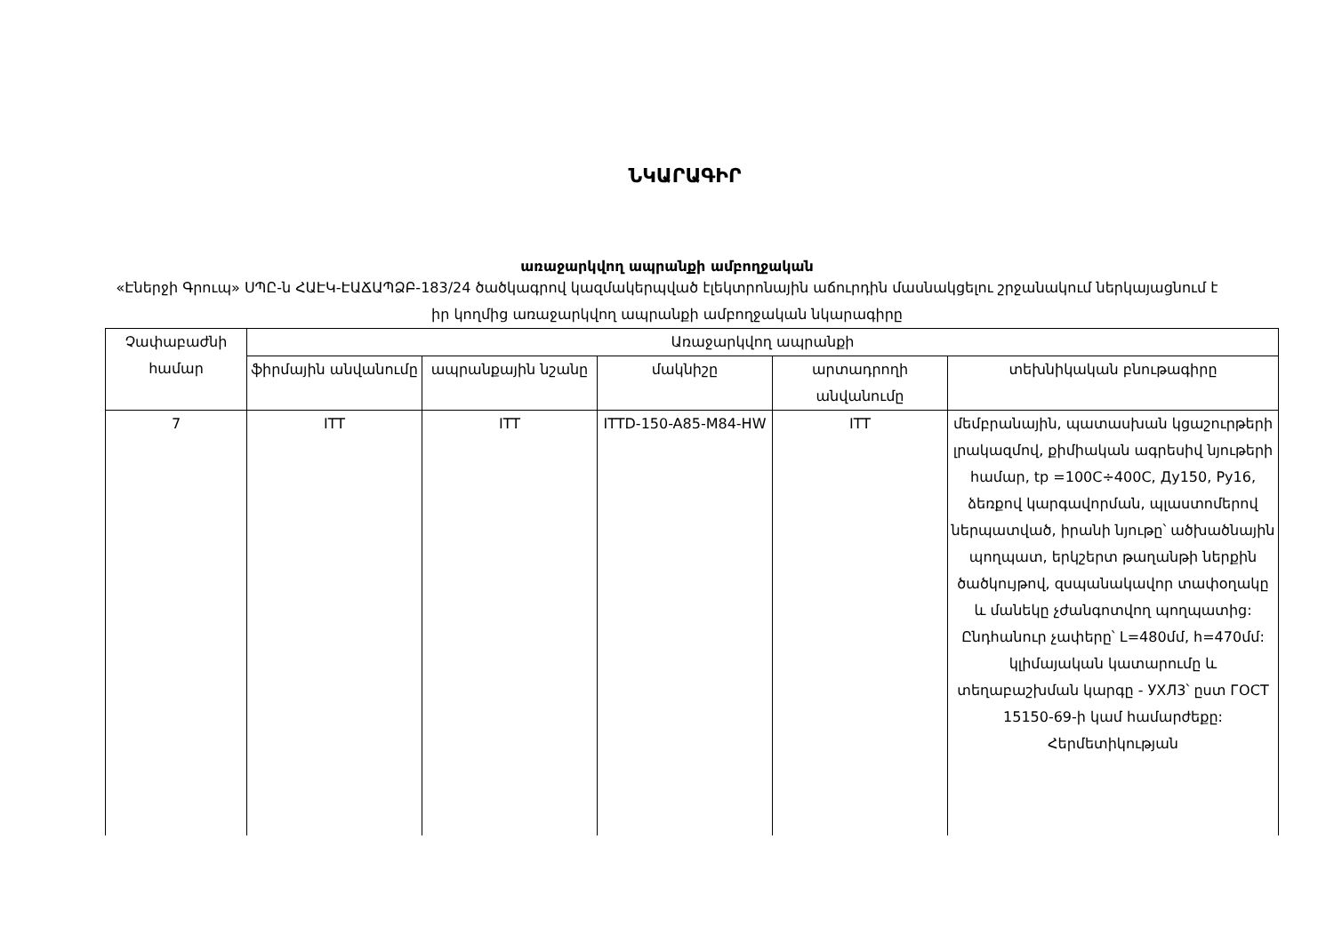ՆԿԱՐԱԳԻՐ
առաջարկվող ապրանքի ամբողջական
«Էներջի Գրուպ» ՍՊԸ-ն ՀԱԷԿ-ԷԱՃԱՊՁԲ-183/24 ծածկագրով կազմակերպված էլեկտրոնային աճուրդին մասնակցելու շրջանակում ներկայացնում է իր կողմից առաջարկվող ապրանքի ամբողջական նկարագիրը
| Չափաբաժնի համար | Առաջարկվող ապրանքի | | | | |
| --- | --- | --- | --- | --- | --- |
| | ֆիրմային անվանումը | ապրանքային նշանը | մակնիշը | արտադրողի անվանումը | տեխնիկական բնութագիրը |
| 7 | ITT | ITT | ITTD-150-A85-M84-HW | ITT | մեմբրանային, պատասխան կցաշուրթերի լրակազմով, քիմիական ագրեսիվ նյութերի համար, tp =100C÷400C, Ду150, Py16, ձեռքով կարգավորման, պլաստոմերով ներպատված, իրանի նյութը՝ ածխածնային պողպատ, երկշերտ թաղանթի ներքին ծածկույթով, զսպանակավոր տափօղակը և մանեկը չժանգոտվող պողպատից: Ընդհանուր չափերը՝ L=480մմ, h=470մմ: կլիմայական կատարումը և տեղաբաշխման կարգը - УХЛ3՝ ըստ ГОСТ 15150-69-ի կամ համարժեքը: Հերմետիկության |